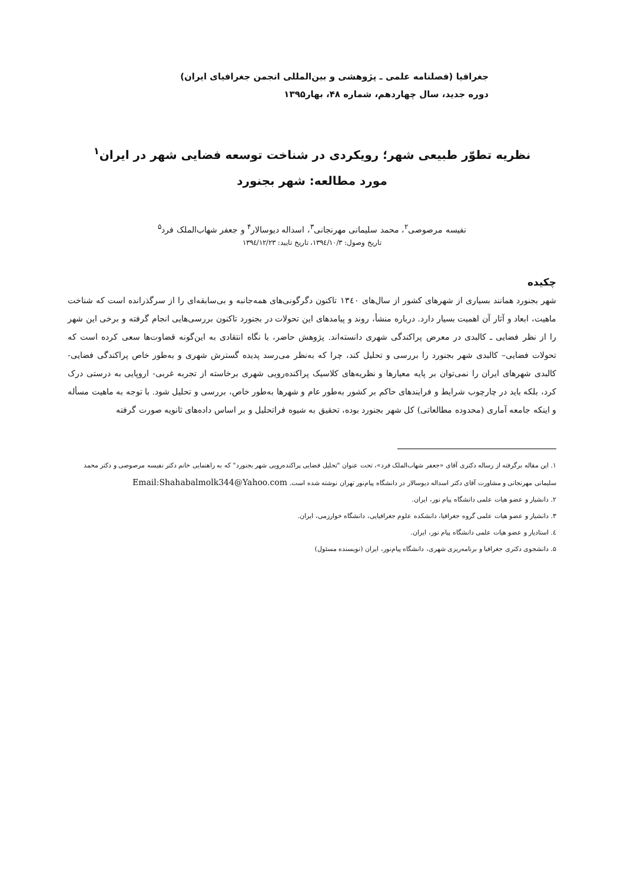جغرافیا (فصلنامه علمی ـ پژوهشی و بین‌المللی انجمن جغرافیای ایران)
دوره جدید، سال چهاردهم، شماره ۴۸، بهار۱۳۹۵
نظریه تطوّر طبیعی شهر؛ رویکردی در شناخت توسعه فضایی شهر در ایران<sup>۱</sup>
مورد مطالعه: شهر بجنورد
نفیسه مرصوصی<sup>۲</sup>، محمد سلیمانی مهرنجانی<sup>۳</sup>، اسداله دیوسالار<sup>۴</sup> و جعفر شهاب‌الملک فرد<sup>۵</sup>
تاریخ وصول: ۱۳۹٤/۱۰/۳، تاریخ تایید: ۱۳۹٤/۱۲/۲۳
چکیده
شهر بجنورد همانند بسیاری از شهرهای کشور از سال‌های ۱۳٤۰ تاکنون دگرگونی‌های همه‌جانبه و بی‌سابقه‌ای را از سرگذرانده است که شناخت ماهیت، ابعاد و آثار آن اهمیت بسیار دارد. درباره منشأ، روند و پیامدهای این تحولات در بجنورد تاکنون بررسی‌هایی انجام گرفته و برخی این شهر را از نظر فضایی ـ کالبدی در معرض پراکندگی شهری دانسته‌اند. پژوهش حاضر، با نگاه انتقادی به این‌گونه قضاوت‌ها سعی کرده است که تحولات فضایی– کالبدی شهر بجنورد را بررسی و تحلیل کند، چرا که به‌نظر می‌رسد پدیده گسترش شهری و به‌طور خاص پراکندگی فضایی- کالبدی شهرهای ایران را نمی‌توان بر پایه معیارها و نظریه‌های کلاسیک پراکنده‌رویی شهری برخاسته از تجربه غربی- اروپایی به درستی درک کرد، بلکه باید در چارچوب شرایط و فرایندهای حاکم بر کشور به‌طور عام و شهرها به‌طور خاص، بررسی و تحلیل شود. با توجه به ماهیت مسأله و اینکه جامعه آماری (محدوده مطالعاتی) کل شهر بجنورد بوده، تحقیق به شیوه فراتحلیل و بر اساس داده‌های ثانویه صورت گرفته
۱. این مقاله برگرفته از رساله دکتری آقای «جعفر شهاب‌الملک فرد»، تحت عنوان "تحلیل فضایی پراکنده‌رویی شهر بجنورد" که به راهنمایی خانم دکتر نفیسه مرصوصی و دکتر محمد سلیمانی مهرنجانی و مشاورت آقای دکتر اسداله دیوسالار در دانشگاه پیام‌نور تهران نوشته شده است. Email:Shahabalmolk344@Yahoo.com
۲. دانشیار و عضو هیات علمی دانشگاه پیام نور، ایران.
۳. دانشیار و عضو هیات علمی گروه جغرافیا، دانشکده علوم جغرافیایی، دانشگاه خوارزمی، ایران.
٤. استادیار و عضو هیات علمی دانشگاه پیام نور، ایران.
۵. دانشجوی دکتری جغرافیا و برنامه‌ریزی شهری، دانشگاه پیام‌نور، ایران (نویسنده مسئول)